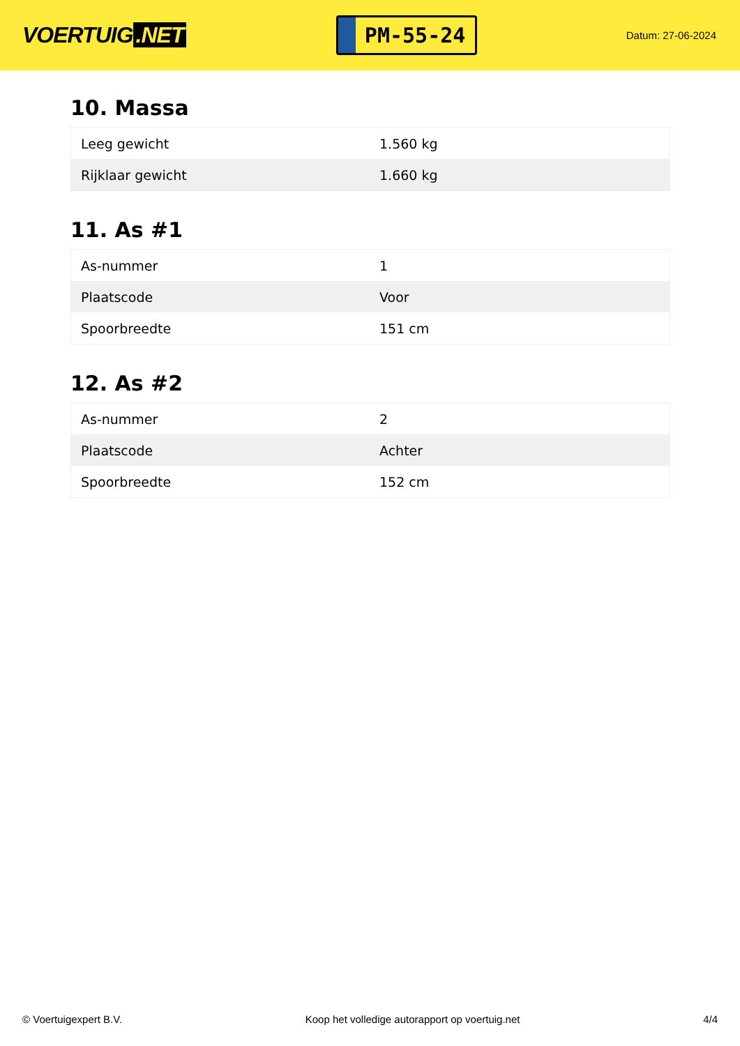VOERTUIG.NET
PM-55-24
Datum: 27-06-2024
10. Massa
| Leeg gewicht | 1.560 kg |
| Rijklaar gewicht | 1.660 kg |
11. As #1
| As-nummer | 1 |
| Plaatscode | Voor |
| Spoorbreedte | 151 cm |
12. As #2
| As-nummer | 2 |
| Plaatscode | Achter |
| Spoorbreedte | 152 cm |
© Voertuigexpert B.V. Koop het volledige autorapport op voertuig.net 4/4